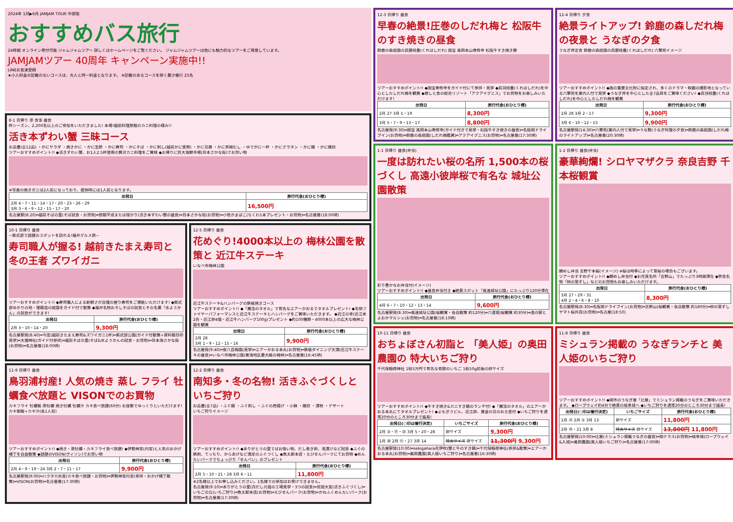2024年 1月▶6月 JAMJAM TOUR 中部版
おすすめバス旅行
24時間 オンライン受付可能 ジャムジャムツアー 詳しくはホームページをご覧ください。 ジャムジャムツアーは他にも魅力的なツアーをご用意しています。
JAMJAMツアー 40周年 キャンペーン実施中!!
LINEお友達登録
★小人料金の記載のないコースは、大人と同一料金となります。 ※記載のあるコースを除く最少催行 25名
8-1 日帰り 添 食事 昼食
昨シーズン、2,200名以上のご参加をいただきました! 本場!越前料理旅館のカニ料理の極み!!
活き本ずわい蟹 三昧コース
お品書(全12品) ・かにサラダ ・焼きかに ・かに生酢 ・かに寿司 ・かにそば ・かに刺し(越前かに使用) ・かに豆腐 ・かに茶碗むし ・ゆでがに一杯 ・かにグラタン ・かに鍋 ・かに雑炊
ツアーおすすめポイント!! ◆活きずわい蟹、お1人2.5杯使用の贅沢カニ料理をご賞味 ◆お帰りに巨大海鮮市場(日本さかな街)でお買い物
※写真の焼きガニは2人前になっており、提供時には1人前となります。
| 出発日 | 旅行代金(おひとり様) |
| --- | --- |
| 2月 4・7・11・14・17・20・23・26・29 3月 3・6・9・12・15・17・20 | 16,500円 |
名古屋駅(8:20)═越前そばの里(そば試食・お買物)═旅館平成または宿かり(活き本ずわい蟹の昼食)═日本さかな街(お買物)═小牧かまぼこ(ちくわ1本プレゼント・お買物)═名古屋着(18:00頃)
10-1 日帰り 昼食
~紫式部で話題のスポットを訪れる!福井グルメ旅~
寿司職人が握る! 越前きたまえ寿司と 冬の王者 ズワイガニ
ツアーおすすめポイント!! ◆寿司職人による新鮮さが自慢の握り寿司をご堪能いただけます! ◆紫式部ゆかりの地・寝殿造の庭園をガイド付で散策 ◆福井名物おろしそばの試食とその名菓「水ようかん」の試食ができます!
| 出発日 | 旅行代金(おひとり様) |
| --- | --- |
| 2月 3・10・14・20 | 9,300円 |
名古屋駅発(8:40)═今庄(越前きたまえ寿司&ズワイガニ1杯)═紫式部公園(ガイド付散策+資料館日印見学)═大瀧神社(ガイド付参拝)═越前そばの里(そば&水ようかんの試食・お買物)═日本海さかな街(お買物)═名古屋着(18:00頃)
12-5 日帰り 昼食
花めぐり!4000本以上の 梅林公園を散策と 近江牛ステーキ
いなべ市梅林公園
近江牛ステーキ&ハンバーグの鉄板焼きコース
ツアーおすすめポイント!! ◆「魔法のタオル」で有名なエアーかおるでタオルプレゼント! ◆名物ファイヤーパフォーマンスと近江牛ステーキとハンバーグをご賞味いただきます。 ◆近江の幸(近江米2合・近江卵4個・近江牛ハンバーグ100g)プレゼント ◆約100種類・4000本以上の広大な梅林公園を観賞
| 出発日 | 旅行代金(おひとり様) |
| --- | --- |
| 2月 28 3月 1・9・12・15・16 | 9,900円 |
名古屋発(9:40)═安八百梅園(見学)═エアーかおる本丸(お買物)═鉄板ダイニング天満(近江牛ステーキの昼食)═いなべ市梅林公園(東海地区最大級の梅林)═名古屋着(16:45頃)
11-9 日帰り 昼食
鳥羽浦村産! 人気の焼き 蒸し フライ 牡蠣食べ放題と VISONでのお買物
カキフライ 牡蠣飯 蒸牡蠣 焼き牡蠣 牡蠣汁 カキ食べ放題(60分) お座敷でゆっくりといただけます! カキ御飯+カキ汁(各1人前)
ツアーおすすめポイント!! ◆焼き・蒸牡蠣・カキフライ食べ放題! ◆伊勢神宮(内宮)と人気のおかげ横丁を自由散策 ◆話題のVISON(ヴィソン)でお買い物
| 出発日 | 旅行代金(おひとり様) |
| --- | --- |
| 2月 4・9・19・24 3月 2・7・11・17 | 9,900円 |
名古屋駅発(9:00)═ハクタカ水産(カキ食べ放題・お買物)═伊勢神宮内宮(参拝・おかげ横丁散策)═VISON(お買物)═名古屋着(17:30頃)
12-2 日帰り 昼食
南知多・冬の名物! 活きふぐづくしと いちご狩り
お品書(全7品) ・ふぐ鍋 ・ふぐ刺し ・ふぐの唐揚げ ・小鉢 ・雑炊 ・漬物 ・デザート
いちご狩りイメージ
ツアーおすすめポイント!! ◆ありがとうの里ではお吸い物、だし巻き卵、浅漬けなど試食 ◆ふぐの鉄刺、てっちり、からあげなど満足のふぐづくし ◆魚太郎本店・えびせんパークにてお買物 ◆めんたいパークでちょっぴり「せんべい」のプレゼント
| 出発日 | 旅行代金(おひとり様) |
| --- | --- |
| 2月 5・10・21・28 3月 6・11 | 11,800円 |
※2名様以上でお申し込みください。1名様での参加はお受けできません。
名古屋発(9:10)═ありがとうの里(白だし元祖の工場見学・3つの試食)═民宿大友(活きふぐづくし)═いちごの丘(いちご狩り)═魚太郎本店(お買物)═えびせんパーク(お買物)═かねふくめんたいパーク(お買物)═名古屋着(17:30頃)
12-3 日帰り 昼食
早春の絶景!圧巻のしだれ梅と 松阪牛のすき焼きの昼食
鈴鹿の森庭園の呉服枝垂(くれはしだれ) 国宝 高田本山専修寺 松阪牛すき焼き膳
ツアーおすすめポイント!! ◆国宝専修寺をガイド付にて参拝・見学 ◆呉羽枝垂(くれはしだれ)を中心としたしだれ梅を観賞 ◆癒しと食の総合リゾート「アクアイグニス」でお買物をお楽しみいただけます!
| 出発日 | 旅行代金(おひとり様) |
| --- | --- |
| 2月 27 3月 1・19 | 8,300円 |
| 3月 5・7・9・13・17 | 8,800円 |
名古屋発(9:30)═国宝 高田本山専修寺(ガイド付きで見学・松阪牛すき焼きの昼食)═名阪関ドライブイン(お買物)═鈴鹿の森庭園(しだれ梅鑑賞)═アクアイグニス(お買物)═名古屋着(17:30頃)
12-4 日帰り 夕食
絶景ライトアップ! 鈴鹿の森しだれ梅の夜景と うなぎの夕食
うなぎ丼定食 鈴鹿の森庭園の呉服枝垂(くれはしだれ) 六華苑イメージ
ツアーおすすめポイント!! ◆国の重要文化財に指定され、多くのドラマ・映画の撮影地となっている六華苑を案内人付で見学 ◆うなぎ丼を中心とした全7品目をご賞味ください! ◆呉羽枝垂(くれはしだれ)を中心としたしだれ梅を観賞
| 出発日 | 旅行代金(おひとり様) |
| --- | --- |
| 2月 28 3月 2・17 | 9,300円 |
| 3月 6・10・12・15 | 9,900円 |
名古屋駅発(14:30)═六華苑(案内人付で見学)═うな勢(うなぎ料理の夕食)═鈴鹿の森庭園(しだれ梅のライトアップ)═名古屋着(20:30頃)
1-1 日帰り 昼食(弁当)
一度は訪れたい桜の名所 1,500本の桜づくし 高遠小彼岸桜で有名な 城址公園散策
彩り豊かなお弁当付(イメージ)
ツアーおすすめポイント!! ◆昼食弁当付き ◆絶景スポット「高遠城址公園」にたっぷり120分滞在
| 出発日 | 旅行代金(おひとり様) |
| --- | --- |
| 4月 6・7・10・12・13・14 | 9,600円 |
名古屋駅発(8:30)═高遠城址公園(桜観賞・各自散策 約120分)═六道堤(桜観賞 約30分)═道の駅とよおかマルシェ(お買物)═名古屋着(18:10頃)
1-2 日帰り 昼食(弁当)
豪華絢爛! シロヤマザクラ 奈良吉野 千本桜観賞
鯛めし弁当 吉野千本桜(イメージ) ※桜は時季によって葉桜の場合もございます。
ツアーおすすめポイント!! ◆鯛めし弁当付 ◆お花見名所「吉野山」でたっぷり3時間滞在 ◆奈良名物「柿の葉ずし」などのお買物もお楽しみいただけます。
| 出発日 | 旅行代金(おひとり様) |
| --- | --- |
| 3月 27・29・31 4月 2・4・6・8・10 | 8,300円 |
名古屋駅発(8:30)═名阪関ドライブイン(お買物)═吉野山(桜観賞・各自散策 約180分)═柿の葉ずしヤマト桜井店(お買物)═名古屋(18:50)
10-11 日帰り 昼食
おちょぼさん初詣と 「美人姫」の奥田農園の 特大いちご狩り
千代保稲荷神社 1粒5万円で有名な奇跡のいちご 1粒50g前後の卵サイズ
ツアーおすすめポイント!! ◆牛すき焼き&カニすき鍋のランチ付! ◆「魔法のタオル」のエアーかおる本丸にてタオルプレゼント! ◆よもぎうどん、近江卵、黄金の豆のお土産付 ◆いちご狩りを通常20分のところ30分まで延長!
| 出発日(○印は催行決定) | いちごサイズ | 旅行代金(おひとり様) |
| --- | --- | --- |
| 2月 ③・⑰・㉓ 3月 5・20・28 | 卵サイズ | 9,300円 |
| 1月 ㉘ 2月 ⑪・27 3月 14 | 特大サイズ 卵サイズ | 11,300円 9,300円 |
名古屋駅発(10:00)═sekigahara花伊吹(蟹と牛のすき鍋)═千代保稲荷神社(参拝&散策)═エアーかおる本丸(お買物)═奥田農園(美人姫いちご狩り)═名古屋着(16:30頃)
11-8 日帰り 昼食
ミシュラン掲載の うなぎランチと 美人姫のいちご狩り
ツアーおすすめポイント!! ◆関市のうなぎ屋「辻屋」でミシュラン掲載のうなぎをご賞味いただきます。 ◆ロープウェイ約4分で絶景の岐阜城へ ◆いちご狩りを通常20分のところ30分まで延長!
| 出発日(○印は催行決定) | いちごサイズ | 旅行代金(おひとり様) |
| --- | --- | --- |
| 1月 ㉛ 2月 ① 3月 13 | 卵サイズ | 11,800円 |
| 2月 ⑮・21 3月 8 | 特大サイズ 卵サイズ | 13,800円 11,800円 |
名古屋駅発(10:00)═辻屋(ミシュラン掲載うなぎの昼食)═関テラス(お買物)═岐阜城(ロープウェイ&入城)═奥田農園(美人姫いちご狩り)═名古屋着(17:00頃)